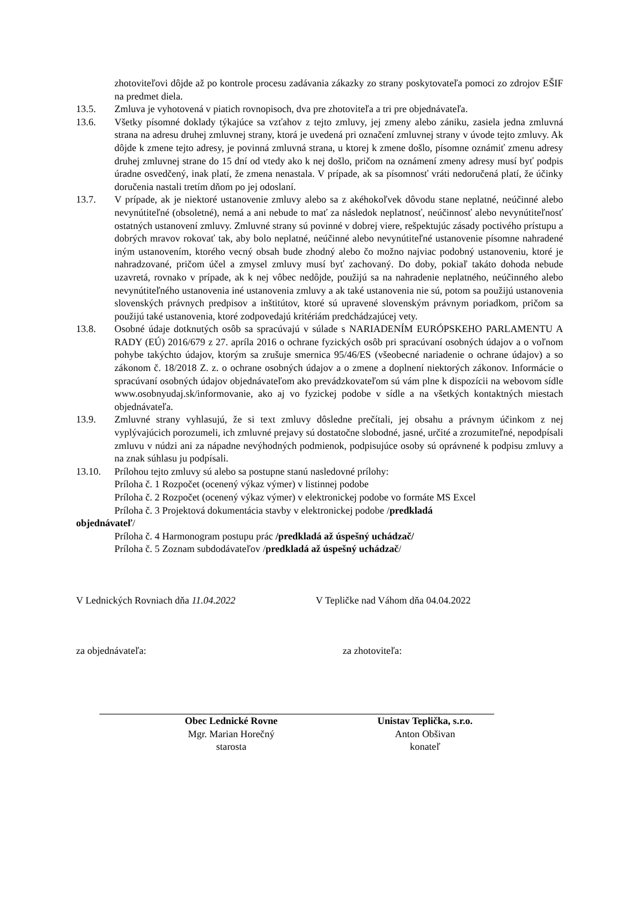zhotoviteľovi dôjde až po kontrole procesu zadávania zákazky zo strany poskytovateľa pomoci zo zdrojov EŠIF na predmet diela.
13.5. Zmluva je vyhotovená v piatich rovnopisoch, dva pre zhotoviteľa a tri pre objednávateľa.
13.6. Všetky písomné doklady týkajúce sa vzťahov z tejto zmluvy, jej zmeny alebo zániku, zasiela jedna zmluvná strana na adresu druhej zmluvnej strany, ktorá je uvedená pri označení zmluvnej strany v úvode tejto zmluvy. Ak dôjde k zmene tejto adresy, je povinná zmluvná strana, u ktorej k zmene došlo, písomne oznámiť zmenu adresy druhej zmluvnej strane do 15 dní od vtedy ako k nej došlo, pričom na oznámení zmeny adresy musí byť podpis úradne osvedčený, inak platí, že zmena nenastala. V prípade, ak sa písomnosť vráti nedoručená platí, že účinky doručenia nastali tretím dňom po jej odoslaní.
13.7. V prípade, ak je niektoré ustanovenie zmluvy alebo sa z akéhokoľvek dôvodu stane neplatné, neúčinné alebo nevynútiteľné (obsoletné), nemá a ani nebude to mať za následok neplatnosť, neúčinnosť alebo nevynútiteľnosť ostatných ustanovení zmluvy. Zmluvné strany sú povinné v dobrej viere, rešpektujúc zásady poctivého prístupu a dobrých mravov rokovať tak, aby bolo neplatné, neúčinné alebo nevynútiteľné ustanovenie písomne nahradené iným ustanovením, ktorého vecný obsah bude zhodný alebo čo možno najviac podobný ustanoveniu, ktoré je nahradzované, pričom účel a zmysel zmluvy musí byť zachovaný. Do doby, pokiaľ takáto dohoda nebude uzavretá, rovnako v prípade, ak k nej vôbec nedôjde, použijú sa na nahradenie neplatného, neúčinného alebo nevynútiteľného ustanovenia iné ustanovenia zmluvy a ak také ustanovenia nie sú, potom sa použijú ustanovenia slovenských právnych predpisov a inštitútov, ktoré sú upravené slovenským právnym poriadkom, pričom sa použijú také ustanovenia, ktoré zodpovedajú kritériám predchádzajúcej vety.
13.8. Osobné údaje dotknutých osôb sa spracúvajú v súlade s NARIADENÍM EURÓPSKEHO PARLAMENTU A RADY (EÚ) 2016/679 z 27. apríla 2016 o ochrane fyzických osôb pri spracúvaní osobných údajov a o voľnom pohybe takýchto údajov, ktorým sa zrušuje smernica 95/46/ES (všeobecné nariadenie o ochrane údajov) a so zákonom č. 18/2018 Z. z. o ochrane osobných údajov a o zmene a doplnení niektorých zákonov. Informácie o spracúvaní osobných údajov objednávateľom ako prevádzkovateľom sú vám plne k dispozícii na webovom sídle www.osobnyudaj.sk/informovanie, ako aj vo fyzickej podobe v sídle a na všetkých kontaktných miestach objednávateľa.
13.9. Zmluvné strany vyhlasujú, že si text zmluvy dôsledne prečítali, jej obsahu a právnym účinkom z nej vyplývajúcich porozumeli, ich zmluvné prejavy sú dostatočne slobodné, jasné, určité a zrozumiteľné, nepodpísali zmluvu v núdzi ani za nápadne nevýhodných podmienok, podpisujúce osoby sú oprávnené k podpisu zmluvy a na znak súhlasu ju podpísali.
13.10. Prílohou tejto zmluvy sú alebo sa postupne stanú nasledovné prílohy:
Príloha č. 1 Rozpočet (ocenený výkaz výmer) v listinnej podobe
Príloha č. 2 Rozpočet (ocenený výkaz výmer) v elektronickej podobe vo formáte MS Excel
Príloha č. 3 Projektová dokumentácia stavby v elektronickej podobe /predkladá
objednávateľ/
Príloha č. 4 Harmonogram postupu prác /predkladá až úspešný uchádzač/
Príloha č. 5 Zoznam subdodávateľov /predkladá až úspešný uchádzač/
V Lednických Rovniach dňa 11.04.2022 V Tepličke nad Váhom dňa 04.04.2022
za objednávateľa: za zhotoviteľa:
Obec Lednické Rovne
Mgr. Marian Horečný
starosta
Unistav Teplička, s.r.o.
Anton Obšivan
konateľ